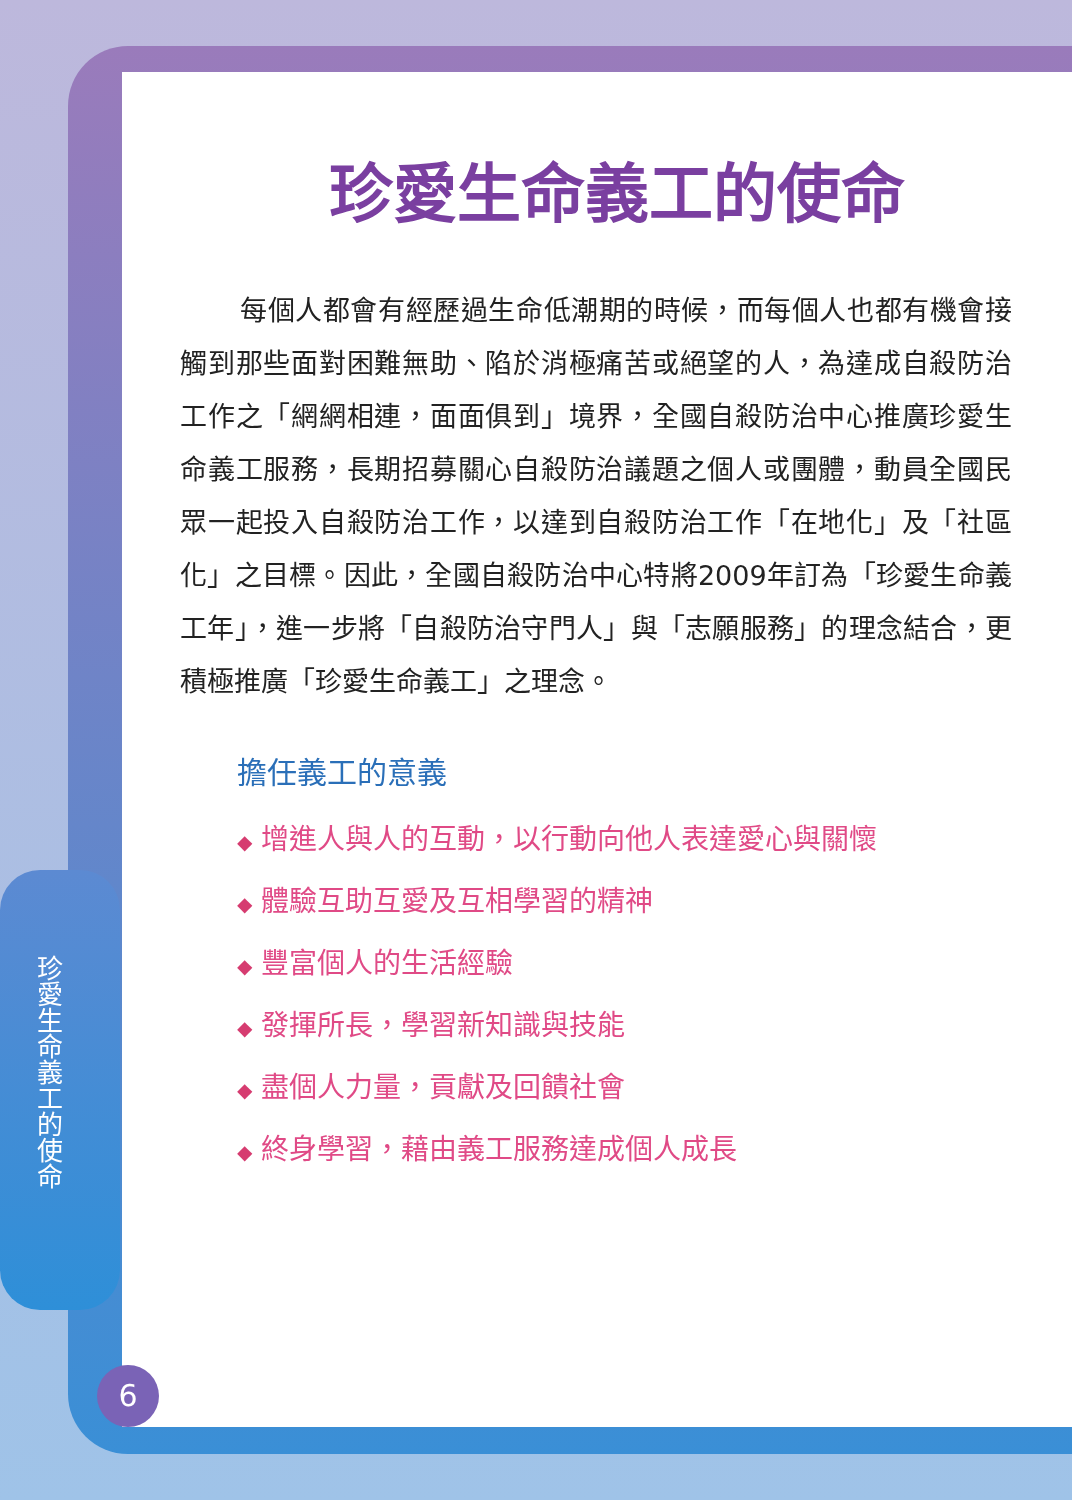珍愛生命義工的使命
珍愛生命義工的使命
每個人都會有經歷過生命低潮期的時候，而每個人也都有機會接觸到那些面對困難無助、陷於消極痛苦或絕望的人，為達成自殺防治工作之「網網相連，面面俱到」境界，全國自殺防治中心推廣珍愛生命義工服務，長期招募關心自殺防治議題之個人或團體，動員全國民眾一起投入自殺防治工作，以達到自殺防治工作「在地化」及「社區化」之目標。因此，全國自殺防治中心特將2009年訂為「珍愛生命義工年」，進一步將「自殺防治守門人」與「志願服務」的理念結合，更積極推廣「珍愛生命義工」之理念。
擔任義工的意義
◆ 增進人與人的互動，以行動向他人表達愛心與關懷
◆ 體驗互助互愛及互相學習的精神
◆ 豐富個人的生活經驗
◆ 發揮所長，學習新知識與技能
◆ 盡個人力量，貢獻及回饋社會
◆ 終身學習，藉由義工服務達成個人成長
6